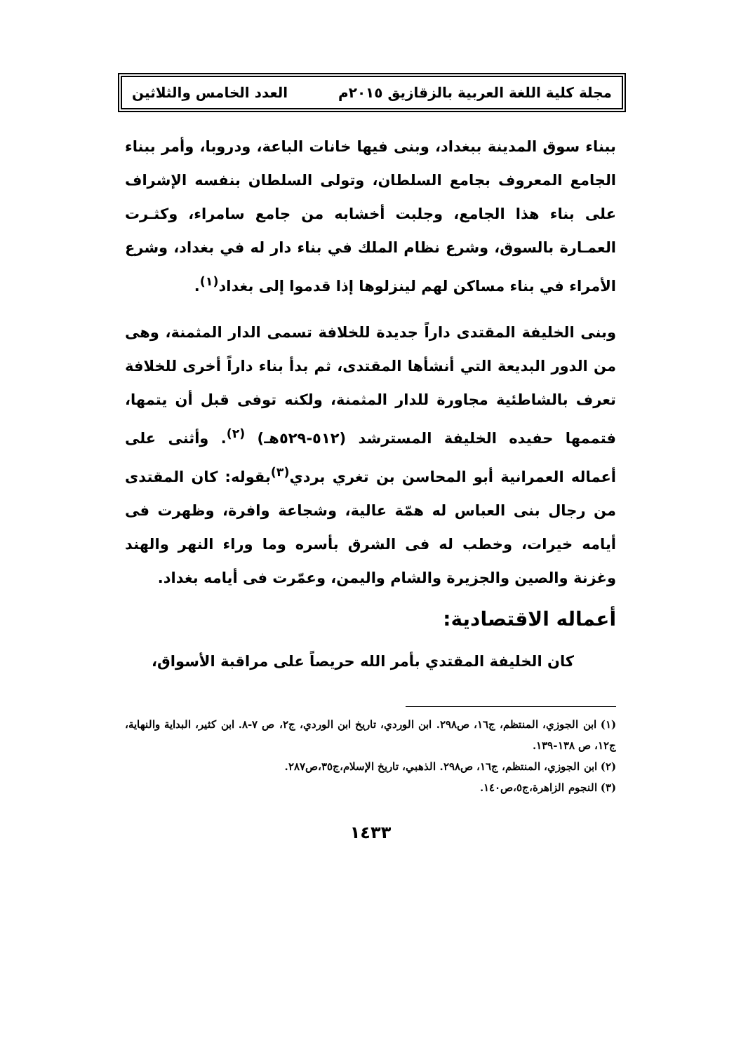مجلة كلية اللغة العربية بالزقازيق ٢٠١٥م العدد الخامس والثلاثين
ببناء سوق المدينة ببغداد، وبنى فيها خانات الباعة، ودروبا، وأمر ببناء الجامع المعروف بجامع السلطان، وتولى السلطان بنفسه الإشراف على بناء هذا الجامع، وجلبت أخشابه من جامع سامراء، وكثـرت العمـارة بالسوق، وشرع نظام الملك في بناء دار له في بغداد، وشرع الأمراء في بناء مساكن لهم لينزلوها إذا قدموا إلى بغداد<sup>(١)</sup>.
وبنى الخليفة المقتدى داراً جديدة للخلافة تسمى الدار المثمنة، وهى من الدور البديعة التي أنشأها المقتدى، ثم بدأ بناء داراً أخرى للخلافة تعرف بالشاطئية مجاورة للدار المثمنة، ولكنه توفى قبل أن يتمها، فتممها حفيده الخليفة المسترشد (٥١٢-٥٢٩هـ) <sup>(٢)</sup>. وأثنى على أعماله العمرانية أبو المحاسن بن تغري بردي<sup>(٣)</sup>بقوله: كان المقتدى من رجال بنى العباس له همّة عالية، وشجاعة وافرة، وظهرت فى أيامه خيرات، وخطب له فى الشرق بأسره وما وراء النهر والهند وغزنة والصين والجزيرة والشام واليمن، وعمّرت فى أيامه بغداد.
أعماله الاقتصادية:
كان الخليفة المقتدي بأمر الله حريصاً على مراقبة الأسواق،
(١) ابن الجوزي، المنتظم، ج١٦، ص٢٩٨. ابن الوردي، تاريخ ابن الوردي، ج٢، ص ٧-٨. ابن كثير، البداية والنهاية، ج١٢، ص ١٣٨-١٣٩.
(٢) ابن الجوزي، المنتظم، ج١٦، ص٢٩٨. الذهبي، تاريخ الإسلام،ج٣٥،ص٢٨٧.
(٣) النجوم الزاهرة،ج٥،ص١٤٠.
١٤٣٣